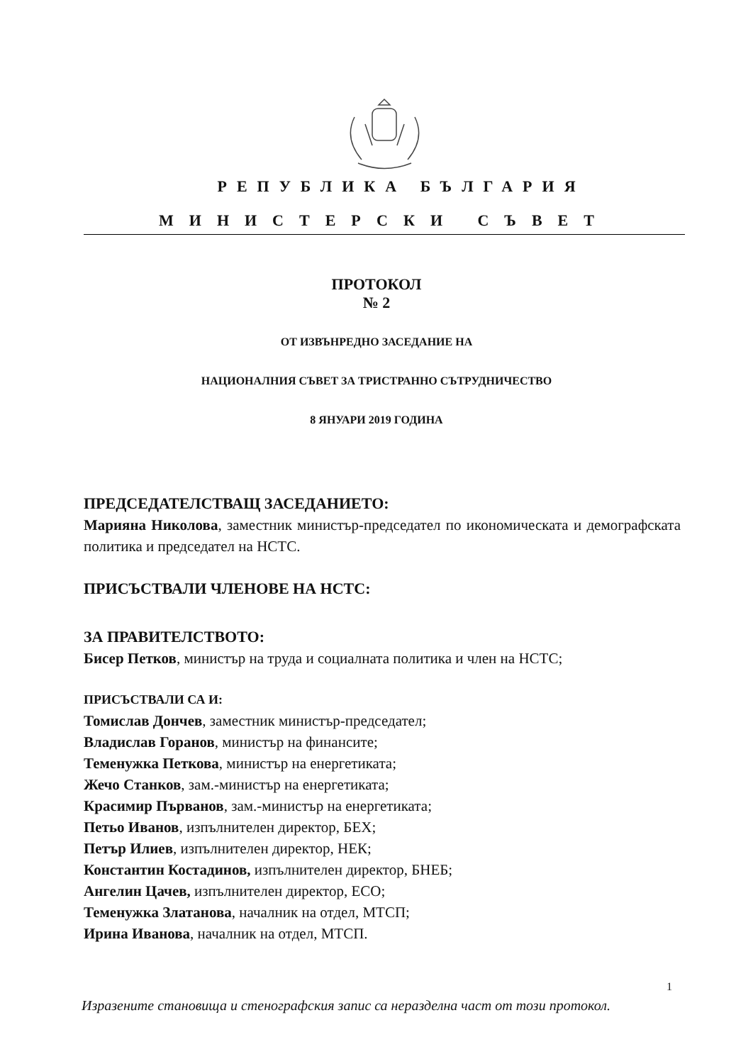РЕПУБЛИКА БЪЛГАРИЯ
МИНИСТЕРСКИ СЪВЕТ
ПРОТОКОЛ
№ 2
ОТ ИЗВЪНРЕДНО ЗАСЕДАНИЕ НА
НАЦИОНАЛНИЯ СЪВЕТ ЗА ТРИСТРАННО СЪТРУДНИЧЕСТВО
8 ЯНУАРИ 2019 ГОДИНА
ПРЕДСЕДАТЕЛСТВАЩ ЗАСЕДАНИЕТО:
Марияна Николова, заместник министър-председател по икономическата и демографската политика и председател на НСТС.
ПРИСЪСТВАЛИ ЧЛЕНОВЕ НА НСТС:
ЗА ПРАВИТЕЛСТВОТО:
Бисер Петков, министър на труда и социалната политика и член на НСТС;
ПРИСЪСТВАЛИ СА И:
Томислав Дончев, заместник министър-председател;
Владислав Горанов, министър на финансите;
Теменужка Петкова, министър на енергетиката;
Жечо Станков, зам.-министър на енергетиката;
Красимир Първанов, зам.-министър на енергетиката;
Петьо Иванов, изпълнителен директор, БЕХ;
Петър Илиев, изпълнителен директор, НЕК;
Константин Костадинов, изпълнителен директор, БНЕБ;
Ангелин Цачев, изпълнителен директор, ЕСО;
Теменужка Златанова, началник на отдел, МТСП;
Ирина Иванова, началник на отдел, МТСП.
1
Изразените становища и стенографския запис са неразделна част от този протокол.